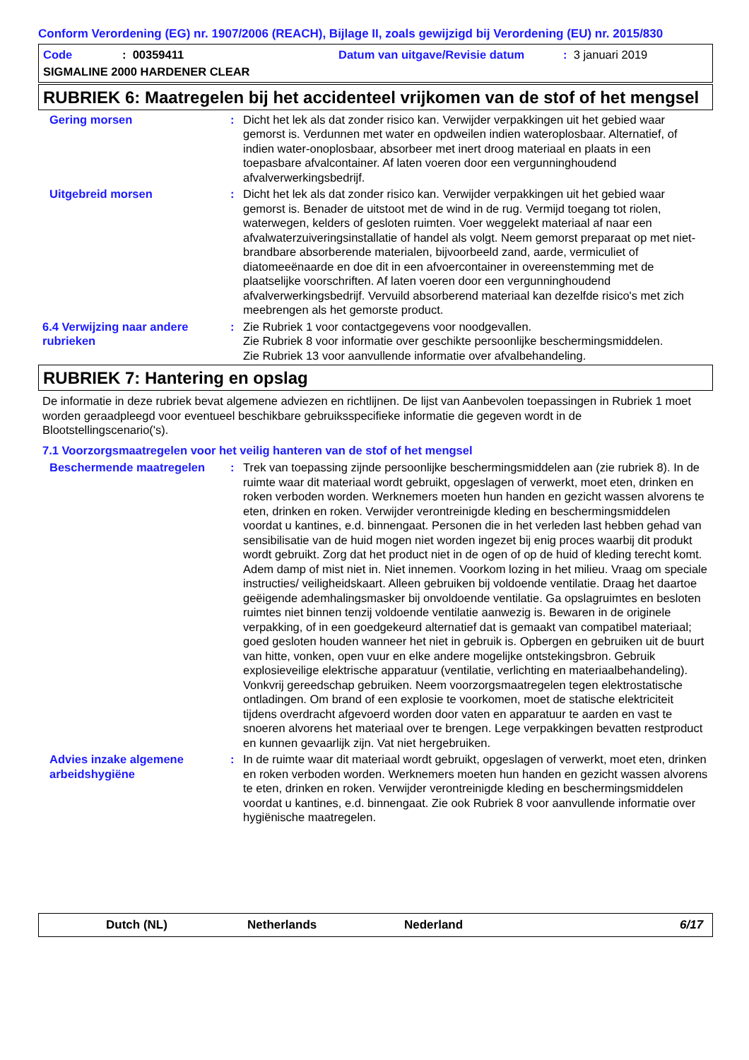Conform Verordening (EG) nr. 1907/2006 (REACH), Bijlage II, zoals gewijzigd bij Verordening (EU) nr. 2015/830
Code: 00359411 Datum van uitgave/Revisie datum: 3 januari 2019
SIGMALINE 2000 HARDENER CLEAR
RUBRIEK 6: Maatregelen bij het accidenteel vrijkomen van de stof of het mengsel
Gering morsen : Dicht het lek als dat zonder risico kan. Verwijder verpakkingen uit het gebied waar gemorst is. Verdunnen met water en opdweilen indien wateroplosbaar. Alternatief, of indien water-onoplosbaar, absorbeer met inert droog materiaal en plaats in een toepasbare afvalcontainer. Af laten voeren door een vergunninghoudend afvalverwerkingsbedrijf.
Uitgebreid morsen : Dicht het lek als dat zonder risico kan. Verwijder verpakkingen uit het gebied waar gemorst is. Benader de uitstoot met de wind in de rug. Vermijd toegang tot riolen, waterwegen, kelders of gesloten ruimten. Voer weggelekt materiaal af naar een afvalwaterzuiveringsinstallatie of handel als volgt. Neem gemorst preparaat op met niet-brandbare absorberende materialen, bijvoorbeeld zand, aarde, vermiculiet of diatomeeënaarde en doe dit in een afvoercontainer in overeenstemming met de plaatselijke voorschriften. Af laten voeren door een vergunninghoudend afvalverwerkingsbedrijf. Vervuild absorberend materiaal kan dezelfde risico's met zich meebrengen als het gemorste product.
6.4 Verwijzing naar andere rubrieken
: Zie Rubriek 1 voor contactgegevens voor noodgevallen.
Zie Rubriek 8 voor informatie over geschikte persoonlijke beschermingsmiddelen.
Zie Rubriek 13 voor aanvullende informatie over afvalbehandeling.
RUBRIEK 7: Hantering en opslag
De informatie in deze rubriek bevat algemene adviezen en richtlijnen. De lijst van Aanbevolen toepassingen in Rubriek 1 moet worden geraadpleegd voor eventueel beschikbare gebruiksspecifieke informatie die gegeven wordt in de Blootstellingscenario('s).
7.1 Voorzorgsmaatregelen voor het veilig hanteren van de stof of het mengsel
Beschermende maatregelen : Trek van toepassing zijnde persoonlijke beschermingsmiddelen aan (zie rubriek 8). In de ruimte waar dit materiaal wordt gebruikt, opgeslagen of verwerkt, moet eten, drinken en roken verboden worden. Werknemers moeten hun handen en gezicht wassen alvorens te eten, drinken en roken. Verwijder verontreinigde kleding en beschermingsmiddelen voordat u kantines, e.d. binnengaat. Personen die in het verleden last hebben gehad van sensibilisatie van de huid mogen niet worden ingezet bij enig proces waarbij dit produkt wordt gebruikt. Zorg dat het product niet in de ogen of op de huid of kleding terecht komt. Adem damp of mist niet in. Niet innemen. Voorkom lozing in het milieu. Vraag om speciale instructies/ veiligheidskaart. Alleen gebruiken bij voldoende ventilatie. Draag het daartoe geëigende ademhalingsmasker bij onvoldoende ventilatie. Ga opslagruimtes en besloten ruimtes niet binnen tenzij voldoende ventilatie aanwezig is. Bewaren in de originele verpakking, of in een goedgekeurd alternatief dat is gemaakt van compatibel materiaal; goed gesloten houden wanneer het niet in gebruik is. Opbergen en gebruiken uit de buurt van hitte, vonken, open vuur en elke andere mogelijke ontstekingsbron. Gebruik explosieveilige elektrische apparatuur (ventilatie, verlichting en materiaalbehandeling). Vonkvrij gereedschap gebruiken. Neem voorzorgsmaatregelen tegen elektrostatische ontladingen. Om brand of een explosie te voorkomen, moet de statische elektriciteit tijdens overdracht afgevoerd worden door vaten en apparatuur te aarden en vast te snoeren alvorens het materiaal over te brengen. Lege verpakkingen bevatten restproduct en kunnen gevaarlijk zijn. Vat niet hergebruiken.
Advies inzake algemene arbeidshygiëne
: In de ruimte waar dit materiaal wordt gebruikt, opgeslagen of verwerkt, moet eten, drinken en roken verboden worden. Werknemers moeten hun handen en gezicht wassen alvorens te eten, drinken en roken. Verwijder verontreinigde kleding en beschermingsmiddelen voordat u kantines, e.d. binnengaat. Zie ook Rubriek 8 voor aanvullende informatie over hygiënische maatregelen.
Dutch (NL) Netherlands Nederland 6/17